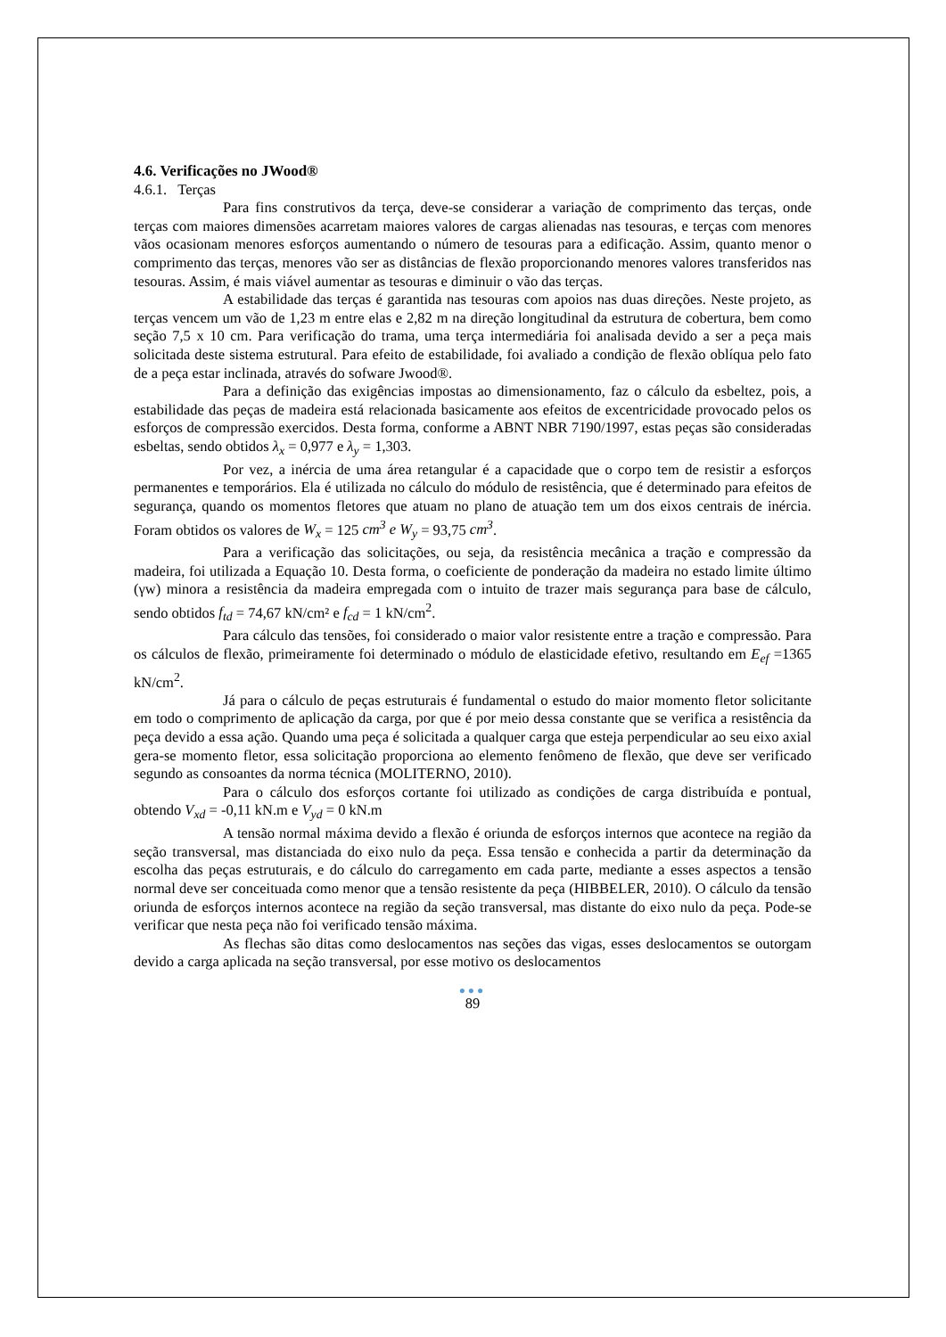4.6. Verificações no JWood®
4.6.1. Terças
Para fins construtivos da terça, deve-se considerar a variação de comprimento das terças, onde terças com maiores dimensões acarretam maiores valores de cargas alienadas nas tesouras, e terças com menores vãos ocasionam menores esforços aumentando o número de tesouras para a edificação. Assim, quanto menor o comprimento das terças, menores vão ser as distâncias de flexão proporcionando menores valores transferidos nas tesouras. Assim, é mais viável aumentar as tesouras e diminuir o vão das terças.
A estabilidade das terças é garantida nas tesouras com apoios nas duas direções. Neste projeto, as terças vencem um vão de 1,23 m entre elas e 2,82 m na direção longitudinal da estrutura de cobertura, bem como seção 7,5 x 10 cm. Para verificação do trama, uma terça intermediária foi analisada devido a ser a peça mais solicitada deste sistema estrutural. Para efeito de estabilidade, foi avaliado a condição de flexão oblíqua pelo fato de a peça estar inclinada, através do sofware Jwood®.
Para a definição das exigências impostas ao dimensionamento, faz o cálculo da esbeltez, pois, a estabilidade das peças de madeira está relacionada basicamente aos efeitos de excentricidade provocado pelos os esforços de compressão exercidos. Desta forma, conforme a ABNT NBR 7190/1997, estas peças são consideradas esbeltas, sendo obtidos λ<sub>x</sub> = 0,977 e λ<sub>y</sub> = 1,303.
Por vez, a inércia de uma área retangular é a capacidade que o corpo tem de resistir a esforços permanentes e temporários. Ela é utilizada no cálculo do módulo de resistência, que é determinado para efeitos de segurança, quando os momentos fletores que atuam no plano de atuação tem um dos eixos centrais de inércia. Foram obtidos os valores de W<sub>x</sub> = 125 cm<sup>3</sup> e W<sub>y</sub> = 93,75 cm<sup>3</sup>.
Para a verificação das solicitações, ou seja, da resistência mecânica a tração e compressão da madeira, foi utilizada a Equação 10. Desta forma, o coeficiente de ponderação da madeira no estado limite último (γw) minora a resistência da madeira empregada com o intuito de trazer mais segurança para base de cálculo, sendo obtidos f<sub>td</sub> = 74,67 kN/cm² e f<sub>cd</sub> = 1 kN/cm<sup>2</sup>.
Para cálculo das tensões, foi considerado o maior valor resistente entre a tração e compressão. Para os cálculos de flexão, primeiramente foi determinado o módulo de elasticidade efetivo, resultando em E<sub>ef</sub> =1365 kN/cm<sup>2</sup>.
Já para o cálculo de peças estruturais é fundamental o estudo do maior momento fletor solicitante em todo o comprimento de aplicação da carga, por que é por meio dessa constante que se verifica a resistência da peça devido a essa ação. Quando uma peça é solicitada a qualquer carga que esteja perpendicular ao seu eixo axial gera-se momento fletor, essa solicitação proporciona ao elemento fenômeno de flexão, que deve ser verificado segundo as consoantes da norma técnica (MOLITERNO, 2010).
Para o cálculo dos esforços cortante foi utilizado as condições de carga distribuída e pontual, obtendo V<sub>xd</sub> = -0,11 kN.m e V<sub>yd</sub> = 0 kN.m
A tensão normal máxima devido a flexão é oriunda de esforços internos que acontece na região da seção transversal, mas distanciada do eixo nulo da peça. Essa tensão e conhecida a partir da determinação da escolha das peças estruturais, e do cálculo do carregamento em cada parte, mediante a esses aspectos a tensão normal deve ser conceituada como menor que a tensão resistente da peça (HIBBELER, 2010). O cálculo da tensão oriunda de esforços internos acontece na região da seção transversal, mas distante do eixo nulo da peça. Pode-se verificar que nesta peça não foi verificado tensão máxima.
As flechas são ditas como deslocamentos nas seções das vigas, esses deslocamentos se outorgam devido a carga aplicada na seção transversal, por esse motivo os deslocamentos
●●●
89